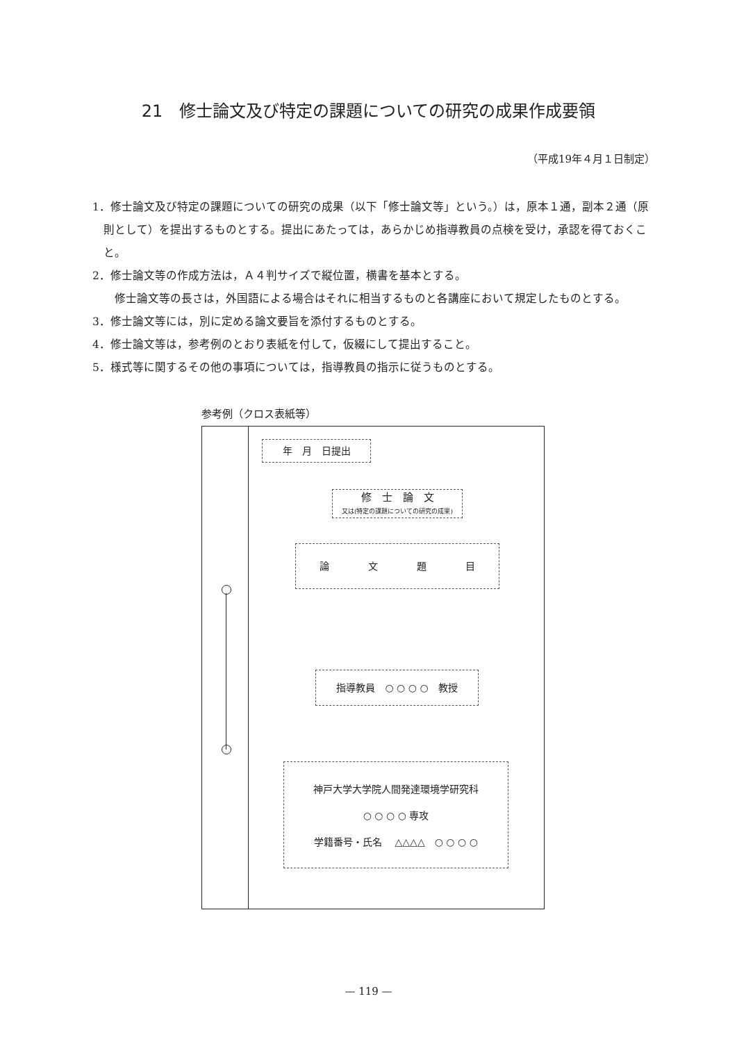21　修士論文及び特定の課題についての研究の成果作成要領
（平成19年４月１日制定）
1．修士論文及び特定の課題についての研究の成果（以下「修士論文等」という。）は，原本１通，副本２通（原則として）を提出するものとする。提出にあたっては，あらかじめ指導教員の点検を受け，承認を得ておくこと。
2．修士論文等の作成方法は，Ａ４判サイズで縦位置，横書を基本とする。
　　修士論文等の長さは，外国語による場合はそれに相当するものと各講座において規定したものとする。
3．修士論文等には，別に定める論文要旨を添付するものとする。
4．修士論文等は，参考例のとおり表紙を付して，仮綴にして提出すること。
5．様式等に関するその他の事項については，指導教員の指示に従うものとする。
参考例（クロス表紙等）
年　月　日提出
修　士　論　文
又は(特定の課題についての研究の成果)
論　　　　文　　　　題　　　　目
指導教員　○ ○ ○ ○　教授
神戸大学大学院人間発達環境学研究科
○ ○ ○ ○ 専攻
学籍番号・氏名　 △△△△　○ ○ ○ ○
— 119 —